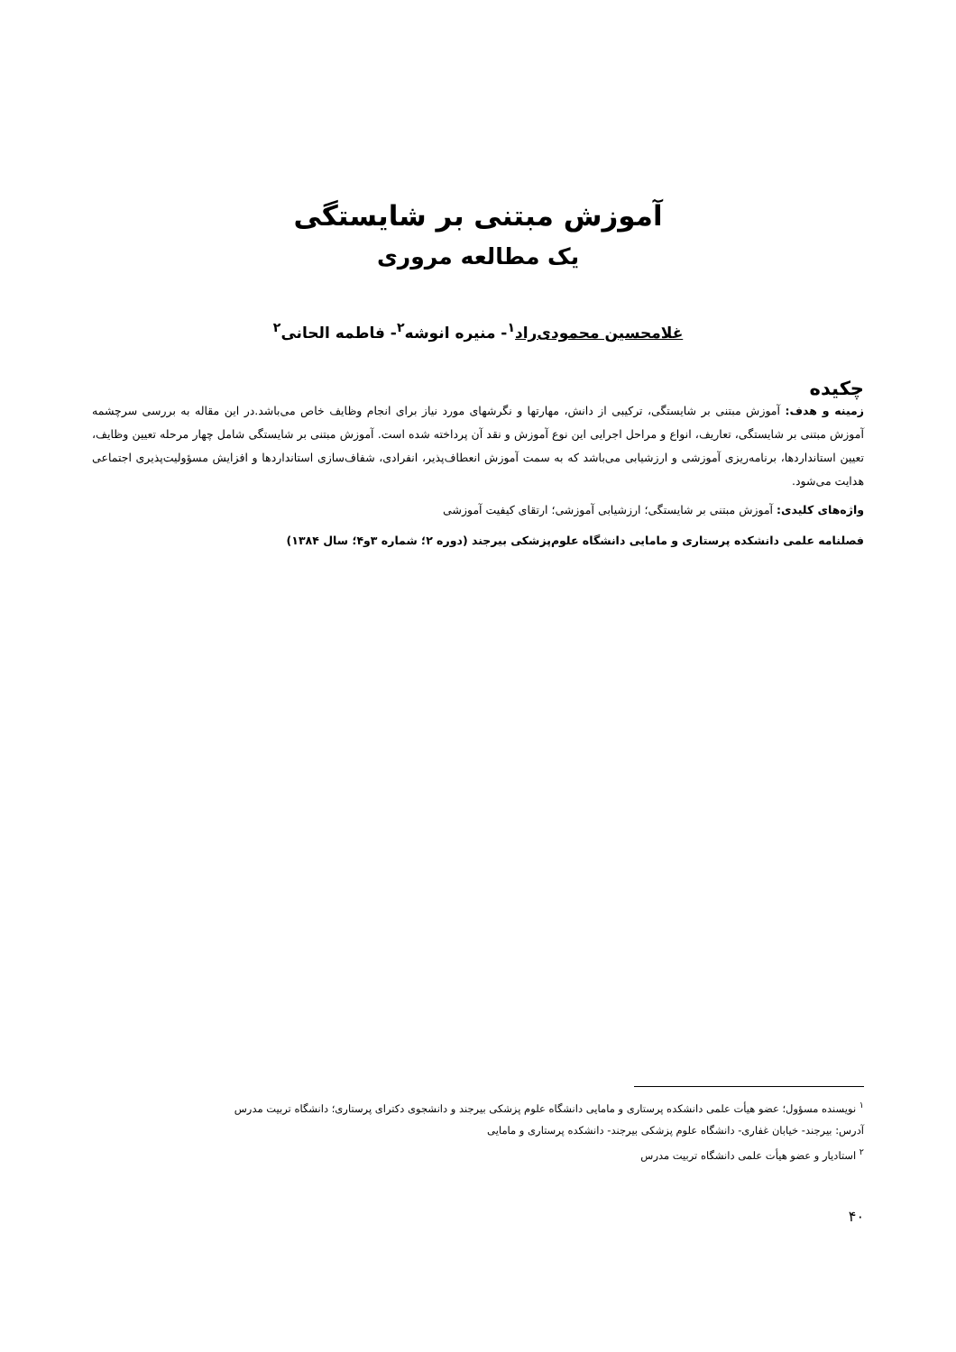آموزش مبتنی بر شایستگی
یک مطالعه مروری
غلامحسین محمودی‌راد<sup>۱</sup>- منیره انوشه<sup>۲</sup>- فاطمه الحانی<sup>۲</sup>
چکیده
زمینه و هدف: آموزش مبتنی بر شایستگی، ترکیبی از دانش، مهارتها و نگرشهای مورد نیاز برای انجام وظایف خاص می‌باشد.در این مقاله به بررسی سرچشمه آموزش مبتنی بر شایستگی، تعاریف، انواع و مراحل اجرایی این نوع آموزش و نقد آن پرداخته شده است. آموزش مبتنی بر شایستگی شامل چهار مرحله تعیین وظایف، تعیین استانداردها، برنامه‌ریزی آموزشی و ارزشیابی می‌باشد که به سمت آموزش انعطاف‌پذیر، انفرادی، شفاف‌سازی استانداردها و افزایش مسؤولیت‌پذیری اجتماعی هدایت می‌شود.
واژه‌های کلیدی: آموزش مبتنی بر شایستگی؛ ارزشیابی آموزشی؛ ارتقای کیفیت آموزشی
فصلنامه علمی دانشکده پرستاری و مامایی دانشگاه علوم‌پزشکی بیرجند (دوره ۲؛ شماره ۳و۴؛ سال ۱۳۸۴)
<sup>۱</sup> نویسنده مسؤول؛ عضو هیأت علمی دانشکده پرستاری و مامایی دانشگاه علوم پزشکی بیرجند و دانشجوی دکترای پرستاری؛ دانشگاه تربیت مدرس
آدرس: بیرجند- خیابان غفاری- دانشگاه علوم پزشکی بیرجند- دانشکده پرستاری و مامایی
<sup>۲</sup> استادیار و عضو هیأت علمی دانشگاه تربیت مدرس
۴۰